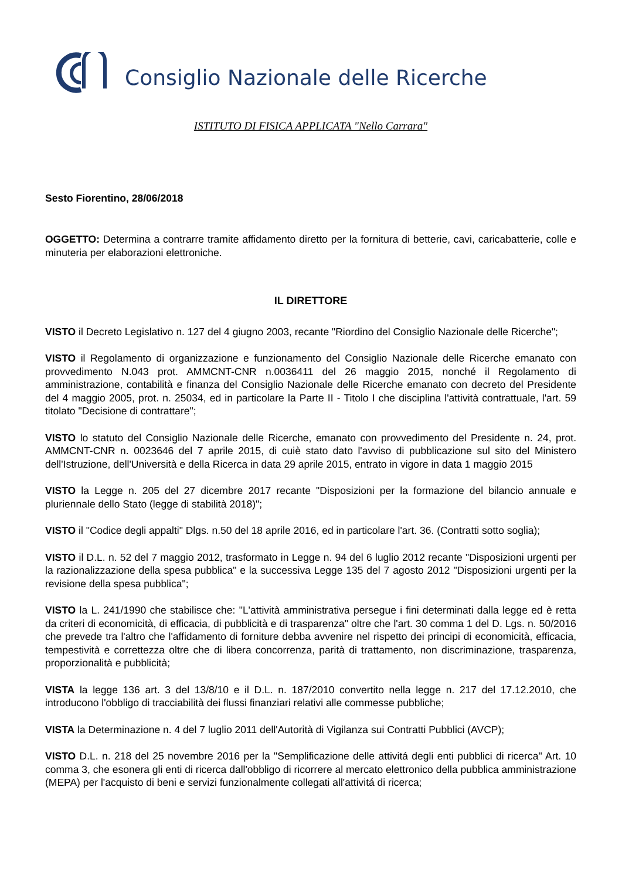Consiglio Nazionale delle Ricerche
ISTITUTO DI FISICA APPLICATA "Nello Carrara"
Sesto Fiorentino, 28/06/2018
OGGETTO: Determina a contrarre tramite affidamento diretto per la fornitura di betterie, cavi, caricabatterie, colle e minuteria per elaborazioni elettroniche.
IL DIRETTORE
VISTO il Decreto Legislativo n. 127 del 4 giugno 2003, recante "Riordino del Consiglio Nazionale delle Ricerche";
VISTO il Regolamento di organizzazione e funzionamento del Consiglio Nazionale delle Ricerche emanato con provvedimento N.043 prot. AMMCNT-CNR n.0036411 del 26 maggio 2015, nonché il Regolamento di amministrazione, contabilità e finanza del Consiglio Nazionale delle Ricerche emanato con decreto del Presidente del 4 maggio 2005, prot. n. 25034, ed in particolare la Parte II - Titolo I che disciplina l'attività contrattuale, l'art. 59 titolato "Decisione di contrattare";
VISTO lo statuto del Consiglio Nazionale delle Ricerche, emanato con provvedimento del Presidente n. 24, prot. AMMCNT-CNR n. 0023646 del 7 aprile 2015, di cuiè stato dato l'avviso di pubblicazione sul sito del Ministero dell'Istruzione, dell'Università e della Ricerca in data 29 aprile 2015, entrato in vigore in data 1 maggio 2015
VISTO la Legge n. 205 del 27 dicembre 2017 recante "Disposizioni per la formazione del bilancio annuale e pluriennale dello Stato (legge di stabilità 2018)";
VISTO il "Codice degli appalti" Dlgs. n.50 del 18 aprile 2016, ed in particolare l'art. 36. (Contratti sotto soglia);
VISTO il D.L. n. 52 del 7 maggio 2012, trasformato in Legge n. 94 del 6 luglio 2012 recante "Disposizioni urgenti per la razionalizzazione della spesa pubblica" e la successiva Legge 135 del 7 agosto 2012 "Disposizioni urgenti per la revisione della spesa pubblica";
VISTO la L. 241/1990 che stabilisce che: "L'attività amministrativa persegue i fini determinati dalla legge ed è retta da criteri di economicità, di efficacia, di pubblicità e di trasparenza" oltre che l'art. 30 comma 1 del D. Lgs. n. 50/2016 che prevede tra l'altro che l'affidamento di forniture debba avvenire nel rispetto dei principi di economicità, efficacia, tempestività e correttezza oltre che di libera concorrenza, parità di trattamento, non discriminazione, trasparenza, proporzionalità e pubblicità;
VISTA la legge 136 art. 3 del 13/8/10 e il D.L. n. 187/2010 convertito nella legge n. 217 del 17.12.2010, che introducono l'obbligo di tracciabilità dei flussi finanziari relativi alle commesse pubbliche;
VISTA la Determinazione n. 4 del 7 luglio 2011 dell'Autorità di Vigilanza sui Contratti Pubblici (AVCP);
VISTO D.L. n. 218 del 25 novembre 2016 per la "Semplificazione delle attivitá degli enti pubblici di ricerca" Art. 10 comma 3, che esonera gli enti di ricerca dall'obbligo di ricorrere al mercato elettronico della pubblica amministrazione (MEPA) per l'acquisto di beni e servizi funzionalmente collegati all'attivitá di ricerca;